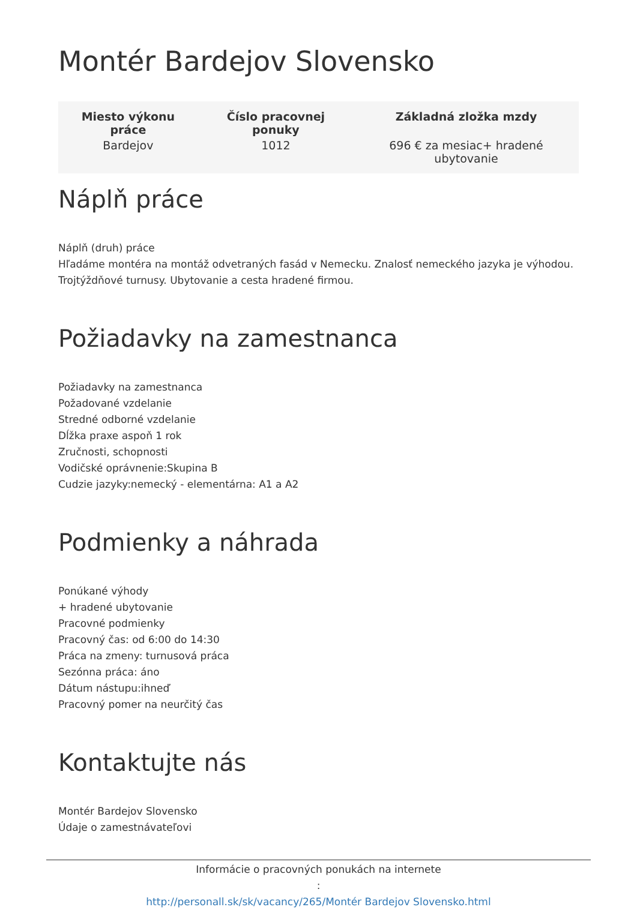Montér Bardejov Slovensko
| Miesto výkonu práce | Číslo pracovnej ponuky | Základná zložka mzdy |
| --- | --- | --- |
| Bardejov | 1012 | 696 € za mesiac+ hradené ubytovanie |
Náplň práce
Náplň (druh) práce
Hľadáme montéra na montáž odvetraných fasád v Nemecku. Znalosť nemeckého jazyka je výhodou. Trojtýždňové turnusy. Ubytovanie a cesta hradené firmou.
Požiadavky na zamestnanca
Požiadavky na zamestnanca
Požadované vzdelanie
Stredné odborné vzdelanie
Dĺžka praxe aspoň 1 rok
Zručnosti, schopnosti
Vodičské oprávnenie:Skupina B
Cudzie jazyky:nemecký - elementárna: A1 a A2
Podmienky a náhrada
Ponúkané výhody
+ hradené ubytovanie
Pracovné podmienky
Pracovný čas: od 6:00 do 14:30
Práca na zmeny: turnusová práca
Sezónna práca: áno
Dátum nástupu:ihneď
Pracovný pomer na neurčitý čas
Kontaktujte nás
Montér Bardejov Slovensko
Údaje o zamestnávateľovi
Informácie o pracovných ponukách na internete
:
http://personall.sk/sk/vacancy/265/Montér Bardejov Slovensko.html